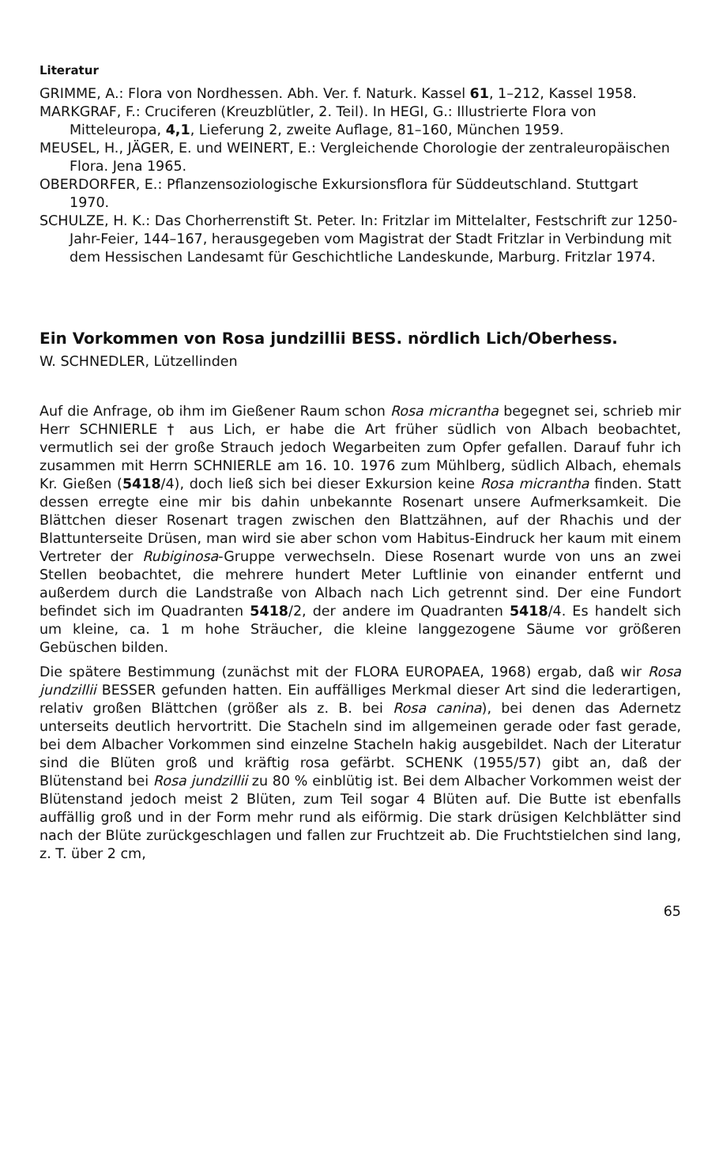Literatur
GRIMME, A.: Flora von Nordhessen. Abh. Ver. f. Naturk. Kassel 61, 1–212, Kassel 1958.
MARKGRAF, F.: Cruciferen (Kreuzblütler, 2. Teil). In HEGI, G.: Illustrierte Flora von Mitteleuropa, 4,1, Lieferung 2, zweite Auflage, 81–160, München 1959.
MEUSEL, H., JÄGER, E. und WEINERT, E.: Vergleichende Chorologie der zentraleuropäischen Flora. Jena 1965.
OBERDORFER, E.: Pflanzensoziologische Exkursionsflora für Süddeutschland. Stuttgart 1970.
SCHULZE, H. K.: Das Chorherrenstift St. Peter. In: Fritzlar im Mittelalter, Festschrift zur 1250-Jahr-Feier, 144–167, herausgegeben vom Magistrat der Stadt Fritzlar in Verbindung mit dem Hessischen Landesamt für Geschichtliche Landeskunde, Marburg. Fritzlar 1974.
Ein Vorkommen von Rosa jundzillii BESS. nördlich Lich/Oberhess.
W. SCHNEDLER, Lützellinden
Auf die Anfrage, ob ihm im Gießener Raum schon Rosa micrantha begegnet sei, schrieb mir Herr SCHNIERLE † aus Lich, er habe die Art früher südlich von Albach beobachtet, vermutlich sei der große Strauch jedoch Wegarbeiten zum Opfer gefallen. Darauf fuhr ich zusammen mit Herrn SCHNIERLE am 16. 10. 1976 zum Mühlberg, südlich Albach, ehemals Kr. Gießen (5418/4), doch ließ sich bei dieser Exkursion keine Rosa micrantha finden. Statt dessen erregte eine mir bis dahin unbekannte Rosenart unsere Aufmerksamkeit. Die Blättchen dieser Rosenart tragen zwischen den Blattzähnen, auf der Rhachis und der Blattunterseite Drüsen, man wird sie aber schon vom Habitus-Eindruck her kaum mit einem Vertreter der Rubiginosa-Gruppe verwechseln. Diese Rosenart wurde von uns an zwei Stellen beobachtet, die mehrere hundert Meter Luftlinie von einander entfernt und außerdem durch die Landstraße von Albach nach Lich getrennt sind. Der eine Fundort befindet sich im Quadranten 5418/2, der andere im Quadranten 5418/4. Es handelt sich um kleine, ca. 1 m hohe Sträucher, die kleine langgezogene Säume vor größeren Gebüschen bilden.
Die spätere Bestimmung (zunächst mit der FLORA EUROPAEA, 1968) ergab, daß wir Rosa jundzillii BESSER gefunden hatten. Ein auffälliges Merkmal dieser Art sind die lederartigen, relativ großen Blättchen (größer als z. B. bei Rosa canina), bei denen das Adernetz unterseits deutlich hervortritt. Die Stacheln sind im allgemeinen gerade oder fast gerade, bei dem Albacher Vorkommen sind einzelne Stacheln hakig ausgebildet. Nach der Literatur sind die Blüten groß und kräftig rosa gefärbt. SCHENK (1955/57) gibt an, daß der Blütenstand bei Rosa jundzillii zu 80 % einblütig ist. Bei dem Albacher Vorkommen weist der Blütenstand jedoch meist 2 Blüten, zum Teil sogar 4 Blüten auf. Die Butte ist ebenfalls auffällig groß und in der Form mehr rund als eiförmig. Die stark drüsigen Kelchblätter sind nach der Blüte zurückgeschlagen und fallen zur Fruchtzeit ab. Die Fruchtstielchen sind lang, z. T. über 2 cm,
65